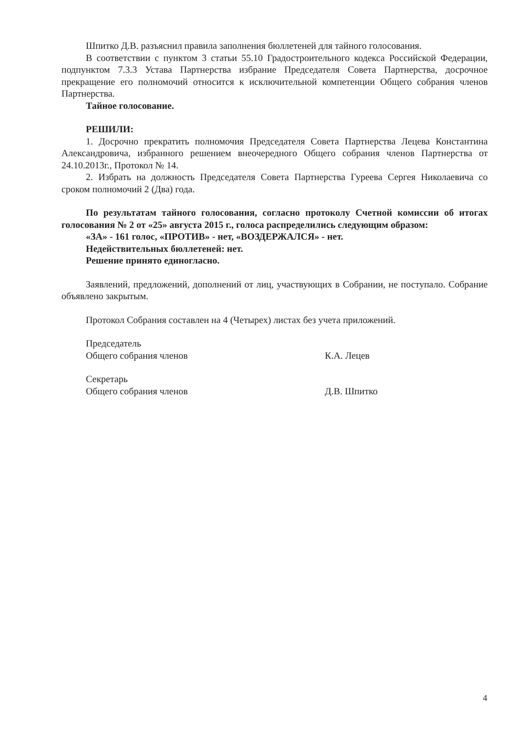Шпитко Д.В. разъяснил правила заполнения бюллетеней для тайного голосования.
В соответствии с пунктом 3 статьи 55.10 Градостроительного кодекса Российской Федерации, подпунктом 7.3.3 Устава Партнерства избрание Председателя Совета Партнерства, досрочное прекращение его полномочий относится к исключительной компетенции Общего собрания членов Партнерства.
Тайное голосование.
РЕШИЛИ:
1. Досрочно прекратить полномочия Председателя Совета Партнерства Лецева Константина Александровича, избранного решением внеочередного Общего собрания членов Партнерства от 24.10.2013г., Протокол № 14.
2. Избрать на должность Председателя Совета Партнерства Гуреева Сергея Николаевича со сроком полномочий 2 (Два) года.
По результатам тайного голосования, согласно протоколу Счетной комиссии об итогах голосования № 2 от «25» августа 2015 г., голоса распределились следующим образом:
«ЗА» - 161 голос, «ПРОТИВ» - нет, «ВОЗДЕРЖАЛСЯ» - нет.
Недействительных бюллетеней: нет.
Решение принято единогласно.
Заявлений, предложений, дополнений от лиц, участвующих в Собрании, не поступало. Собрание объявлено закрытым.
Протокол Собрания составлен на 4 (Четырех) листах без учета приложений.
Председатель
Общего собрания членов
К.А. Лецев
Секретарь
Общего собрания членов
Д.В. Шпитко
4